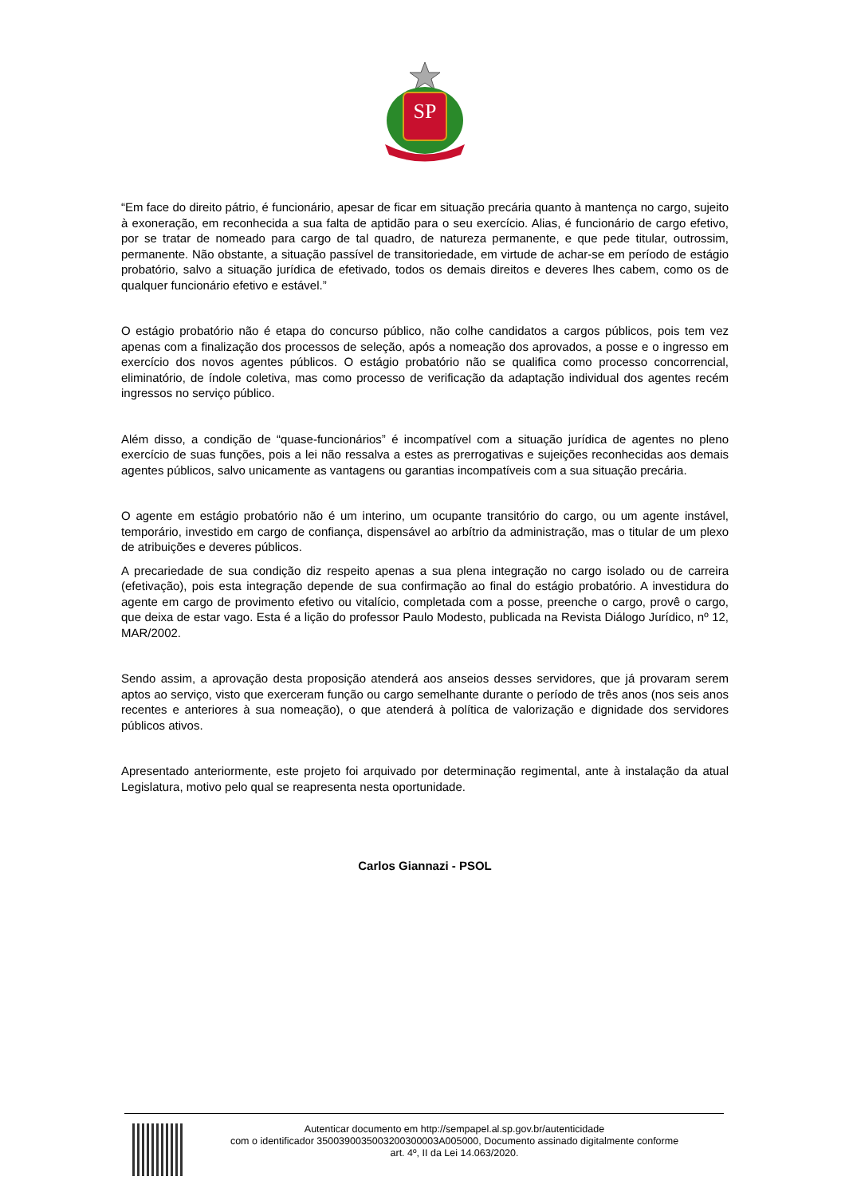SP
“Em face do direito pátrio, é funcionário, apesar de ficar em situação precária quanto à mantença no cargo, sujeito à exoneração, em reconhecida a sua falta de aptidão para o seu exercício. Alias, é funcionário de cargo efetivo, por se tratar de nomeado para cargo de tal quadro, de natureza permanente, e que pede titular, outrossim, permanente. Não obstante, a situação passível de transitoriedade, em virtude de achar-se em período de estágio probatório, salvo a situação jurídica de efetivado, todos os demais direitos e deveres lhes cabem, como os de qualquer funcionário efetivo e estável.”
O estágio probatório não é etapa do concurso público, não colhe candidatos a cargos públicos, pois tem vez apenas com a finalização dos processos de seleção, após a nomeação dos aprovados, a posse e o ingresso em exercício dos novos agentes públicos. O estágio probatório não se qualifica como processo concorrencial, eliminatório, de índole coletiva, mas como processo de verificação da adaptação individual dos agentes recém ingressos no serviço público.
Além disso, a condição de “quase-funcionários” é incompatível com a situação jurídica de agentes no pleno exercício de suas funções, pois a lei não ressalva a estes as prerrogativas e sujeições reconhecidas aos demais agentes públicos, salvo unicamente as vantagens ou garantias incompatíveis com a sua situação precária.
O agente em estágio probatório não é um interino, um ocupante transitório do cargo, ou um agente instável, temporário, investido em cargo de confiança, dispensável ao arbítrio da administração, mas o titular de um plexo de atribuições e deveres públicos.
A precariedade de sua condição diz respeito apenas a sua plena integração no cargo isolado ou de carreira (efetivação), pois esta integração depende de sua confirmação ao final do estágio probatório. A investidura do agente em cargo de provimento efetivo ou vitalício, completada com a posse, preenche o cargo, provê o cargo, que deixa de estar vago. Esta é a lição do professor Paulo Modesto, publicada na Revista Diálogo Jurídico, nº 12, MAR/2002.
Sendo assim, a aprovação desta proposição atenderá aos anseios desses servidores, que já provaram serem aptos ao serviço, visto que exerceram função ou cargo semelhante durante o período de três anos (nos seis anos recentes e anteriores à sua nomeação), o que atenderá à política de valorização e dignidade dos servidores públicos ativos.
Apresentado anteriormente, este projeto foi arquivado por determinação regimental, ante à instalação da atual Legislatura, motivo pelo qual se reapresenta nesta oportunidade.
Carlos Giannazi - PSOL
Autenticar documento em http://sempapel.al.sp.gov.br/autenticidade
com o identificador 3500390035003200300003A005000, Documento assinado digitalmente conforme
art. 4º, II da Lei 14.063/2020.